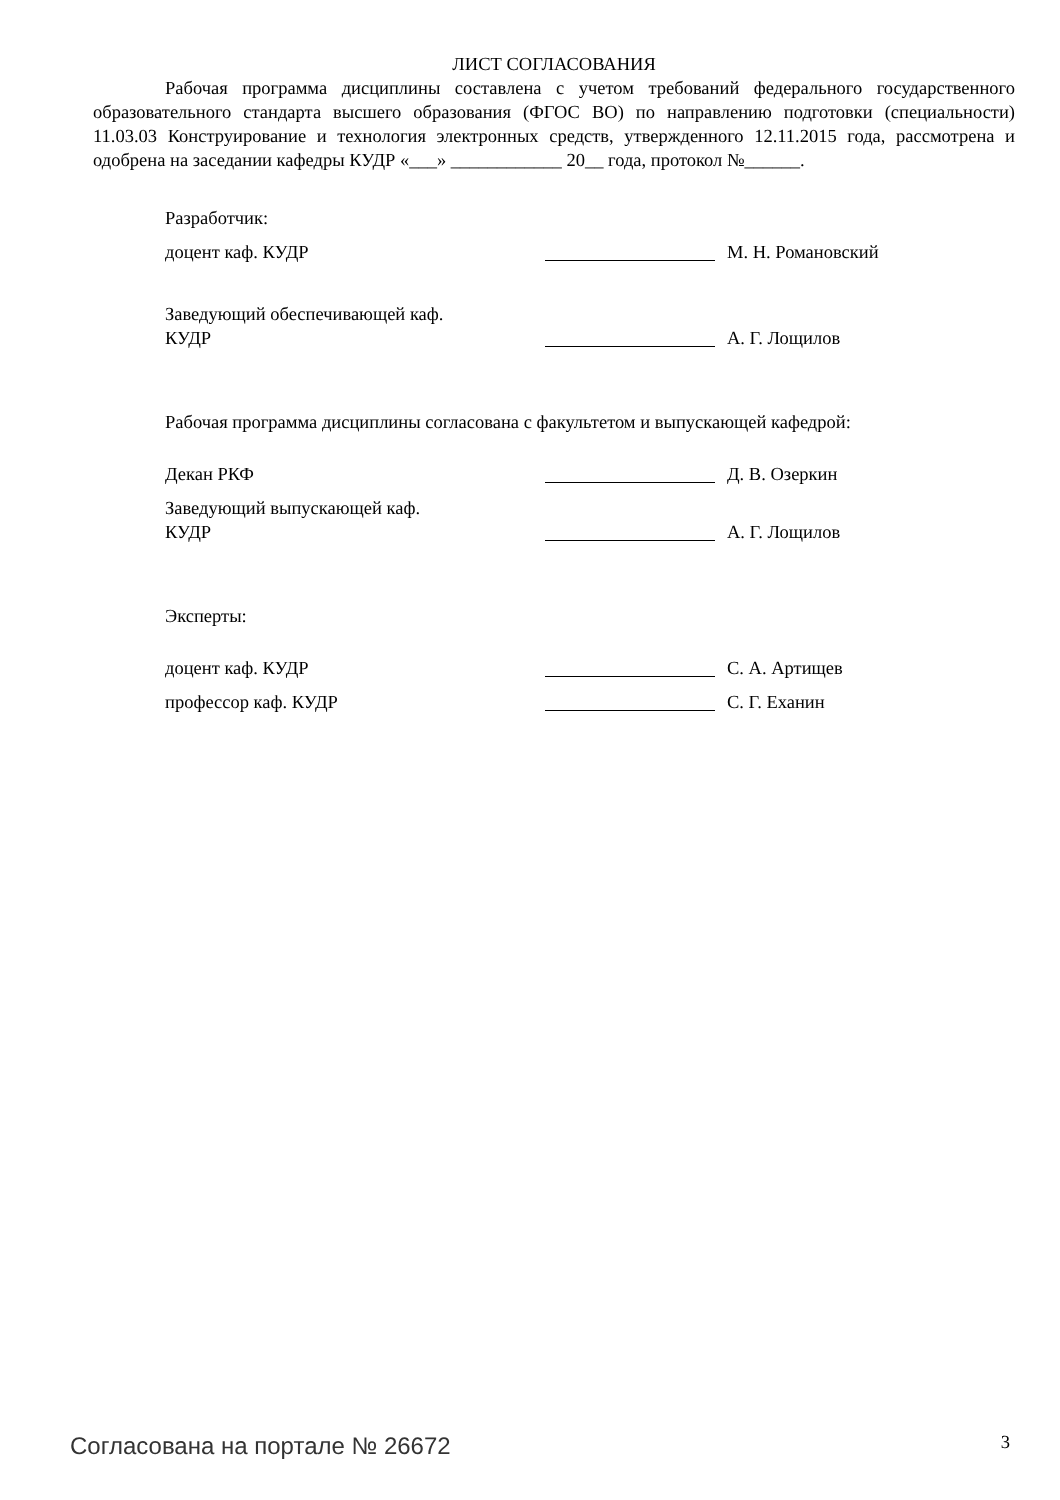ЛИСТ СОГЛАСОВАНИЯ
Рабочая программа дисциплины составлена с учетом требований федерального государственного образовательного стандарта высшего образования (ФГОС ВО) по направлению подготовки (специальности) 11.03.03 Конструирование и технология электронных средств, утвержденного 12.11.2015 года, рассмотрена и одобрена на заседании кафедры КУДР «___» ____________ 20__ года, протокол №______.
Разработчик:
доцент каф. КУДР М. Н. Романовский
Заведующий обеспечивающей каф.
КУДР А. Г. Лощилов
Рабочая программа дисциплины согласована с факультетом и выпускающей кафедрой:
Декан РКФ Д. В. Озеркин
Заведующий выпускающей каф.
КУДР А. Г. Лощилов
Эксперты:
доцент каф. КУДР С. А. Артищев
профессор каф. КУДР С. Г. Еханин
Согласована на портале № 26672 3